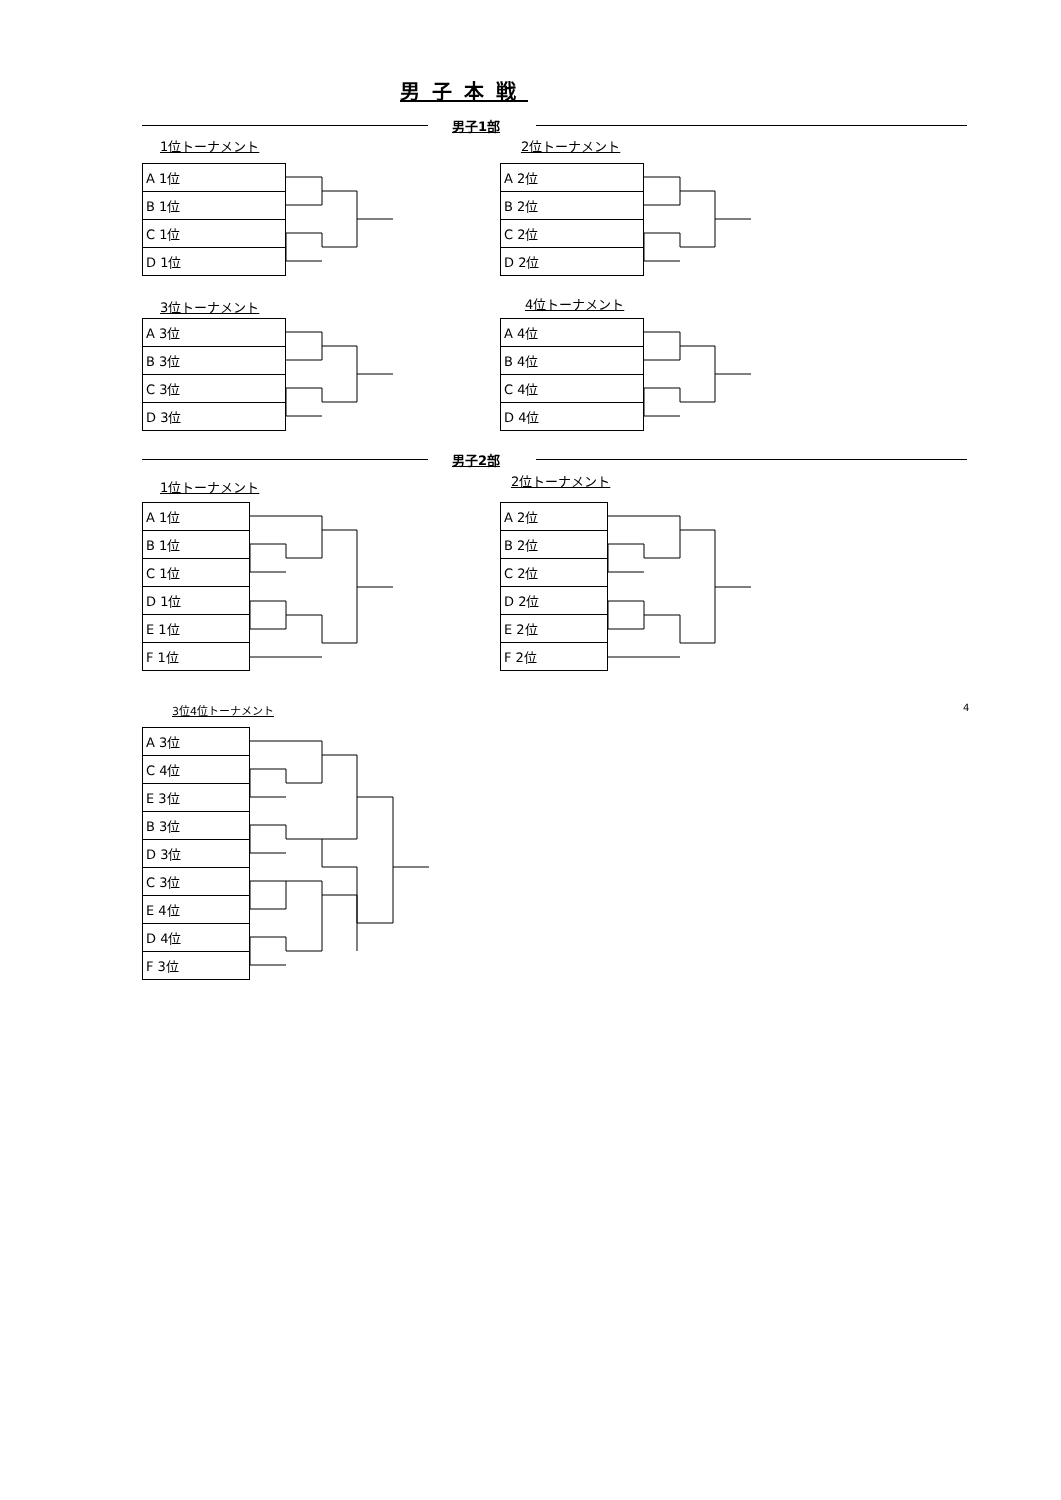男子本戦
男子1部
1位トーナメント 2位トーナメント
| A 1位 |
| B 1位 |
| C 1位 |
| D 1位 |
| A 2位 |
| B 2位 |
| C 2位 |
| D 2位 |
3位トーナメント 4位トーナメント
| A 3位 |
| B 3位 |
| C 3位 |
| D 3位 |
| A 4位 |
| B 4位 |
| C 4位 |
| D 4位 |
男子2部
1位トーナメント 2位トーナメント
| A 1位 |
| B 1位 |
| C 1位 |
| D 1位 |
| E 1位 |
| F 1位 |
| A 2位 |
| B 2位 |
| C 2位 |
| D 2位 |
| E 2位 |
| F 2位 |
3位4位トーナメント 4
| A 3位 |
| C 4位 |
| E 3位 |
| B 3位 |
| D 3位 |
| C 3位 |
| E 4位 |
| D 4位 |
| F 3位 |